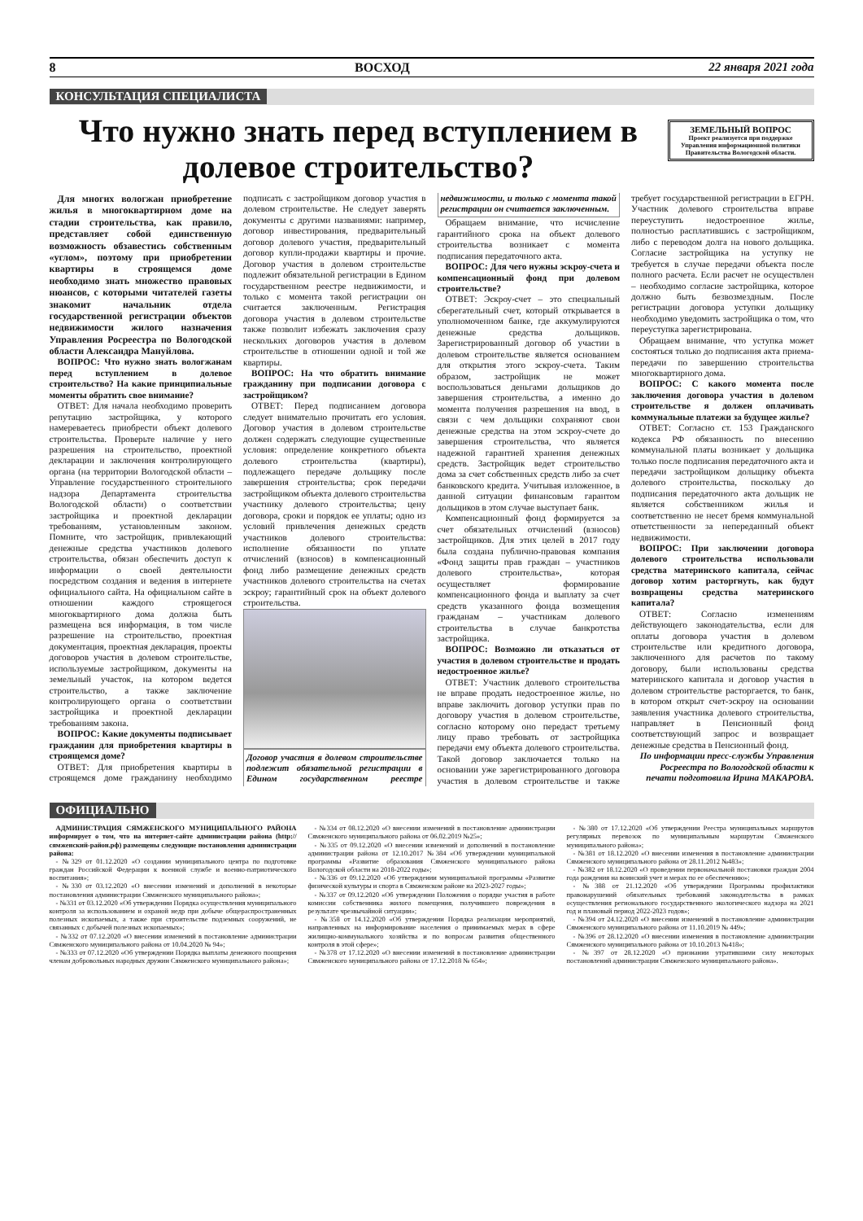8 ВОСХОД 22 января 2021 года
КОНСУЛЬТАЦИЯ СПЕЦИАЛИСТА
Что нужно знать перед вступлением в долевое строительство?
ЗЕМЕЛЬНЫЙ ВОПРОС
Проект реализуется при поддержке Управления информационной политики Правительства Вологодской области.
Для многих вологжан приобретение жилья в многоквартирном доме на стадии строительства, как правило, представляет собой единственную возможность обзавестись собственным «углом», поэтому при приобретении квартиры в строящемся доме необходимо знать множество правовых нюансов, с которыми читателей газеты знакомит начальник отдела государственной регистрации объектов недвижимости жилого назначения Управления Росреестра по Вологодской области Александра Мануйлова.
ВОПРОС: Что нужно знать вологжанам перед вступлением в долевое строительство? На какие принципиальные моменты обратить свое внимание?
ОТВЕТ: Для начала необходимо проверить репутацию застройщика, у которого намереваетесь приобрести объект долевого строительства. Проверьте наличие у него разрешения на строительство, проектной декларации и заключения контролирующего органа (на территории Вологодской области – Управление государственного строительного надзора Департамента строительства Вологодской области) о соответствии застройщика и проектной декларации требованиям, установленным законом. Помните, что застройщик, привлекающий денежные средства участников долевого строительства, обязан обеспечить доступ к информации о своей деятельности посредством создания и ведения в интернете официального сайта. На официальном сайте в отношении каждого строящегося многоквартирного дома должна быть размещена вся информация, в том числе разрешение на строительство, проектная документация, проектная декларация, проекты договоров участия в долевом строительстве, используемые застройщиком, документы на земельный участок, на котором ведется строительство, а также заключение контролирующего органа о соответствии застройщика и проектной декларации требованиям закона.
ВОПРОС: Какие документы подписывает гражданин для приобретения квартиры в строящемся доме?
ОТВЕТ: Для приобретения квартиры в строящемся доме гражданину необходимо подписать с застройщиком договор участия в долевом строительстве. Не следует заверять документы с другими названиями: например, договор инвестирования, предварительный договор долевого участия, предварительный договор купли-продажи квартиры и прочие. Договор участия в долевом строительстве подлежит обязательной регистрации в Едином государственном реестре недвижимости, и только с момента такой регистрации он считается заключенным. Регистрация договора участия в долевом строительстве также позволит избежать заключения сразу нескольких договоров участия в долевом строительстве в отношении одной и той же квартиры.
ВОПРОС: На что обратить внимание гражданину при подписании договора с застройщиком?
ОТВЕТ: Перед подписанием договора следует внимательно прочитать его условия. Договор участия в долевом строительстве должен содержать следующие существенные условия: определение конкретного объекта долевого строительства (квартиры), подлежащего передаче дольщику после завершения строительства; срок передачи застройщиком объекта долевого строительства участнику долевого строительства; цену договора, сроки и порядок ее уплаты; одно из условий привлечения денежных средств участников долевого строительства: исполнение обязанности по уплате отчислений (взносов) в компенсационный фонд либо размещение денежных средств участников долевого строительства на счетах эскроу; гарантийный срок на объект долевого строительства.
Договор участия в долевом строительстве подлежит обязательной регистрации в Едином государственном реестре недвижимости, и только с момента такой регистрации он считается заключенным.
Обращаем внимание, что исчисление гарантийного срока на объект долевого строительства возникает с момента подписания передаточного акта.
ВОПРОС: Для чего нужны эскроу-счета и компенсационный фонд при долевом строительстве?
ОТВЕТ: Эскроу-счет – это специальный сберегательный счет, который открывается в уполномоченном банке, где аккумулируются денежные средства дольщиков. Зарегистрированный договор об участии в долевом строительстве является основанием для открытия этого эскроу-счета. Таким образом, застройщик не может воспользоваться деньгами дольщиков до завершения строительства, а именно до момента получения разрешения на ввод, в связи с чем дольщики сохраняют свои денежные средства на этом эскроу-счете до завершения строительства, что является надежной гарантией хранения денежных средств. Застройщик ведет строительство дома за счет собственных средств либо за счет банковского кредита. Учитывая изложенное, в данной ситуации финансовым гарантом дольщиков в этом случае выступает банк.
Компенсационный фонд формируется за счет обязательных отчислений (взносов) застройщиков. Для этих целей в 2017 году была создана публично-правовая компания «Фонд защиты прав граждан – участников долевого строительства», которая осуществляет формирование компенсационного фонда и выплату за счет средств указанного фонда возмещения гражданам – участникам долевого строительства в случае банкротства застройщика.
ВОПРОС: Возможно ли отказаться от участия в долевом строительстве и продать недостроенное жилье?
ОТВЕТ: Участник долевого строительства не вправе продать недостроенное жилье, но вправе заключить договор уступки прав по договору участия в долевом строительстве, согласно которому оно передаст третьему лицу право требовать от застройщика передачи ему объекта долевого строительства. Такой договор заключается только на основании уже зарегистрированного договора участия в долевом строительстве и также требует государственной регистрации в ЕГРН. Участник долевого строительства вправе переуступить недостроенное жилье, полностью расплатившись с застройщиком, либо с переводом долга на нового дольщика. Согласие застройщика на уступку не требуется в случае передачи объекта после полного расчета. Если расчет не осуществлен – необходимо согласие застройщика, которое должно быть безвозмездным. После регистрации договора уступки дольщику необходимо уведомить застройщика о том, что переуступка зарегистрирована.
Обращаем внимание, что уступка может состояться только до подписания акта приема-передачи по завершению строительства многоквартирного дома.
ВОПРОС: С какого момента после заключения договора участия в долевом строительстве я должен оплачивать коммунальные платежи за будущее жилье?
ОТВЕТ: Согласно ст. 153 Гражданского кодекса РФ обязанность по внесению коммунальной платы возникает у дольщика только после подписания передаточного акта и передачи застройщиком дольщику объекта долевого строительства, поскольку до подписания передаточного акта дольщик не является собственником жилья и соответственно не несет бремя коммунальной ответственности за непереданный объект недвижимости.
ВОПРОС: При заключении договора долевого строительства использовали средства материнского капитала, сейчас договор хотим расторгнуть, как будут возвращены средства материнского капитала?
ОТВЕТ: Согласно изменениям действующего законодательства, если для оплаты договора участия в долевом строительстве или кредитного договора, заключенного для расчетов по такому договору, были использованы средства материнского капитала и договор участия в долевом строительстве расторгается, то банк, в котором открыт счет-эскроу на основании заявления участника долевого строительства, направляет в Пенсионный фонд соответствующий запрос и возвращает денежные средства в Пенсионный фонд.
По информации пресс-службы Управления Росреестра по Вологодской области к печати подготовила Ирина МАКАРОВА.
ОФИЦИАЛЬНО
АДМИНИСТРАЦИЯ СЯМЖЕНСКОГО МУНИЦИПАЛЬНОГО РАЙОНА информирует о том, что на интернет-сайте администрации района (http://сямженский-район.рф) размещены следующие постановления администрации района:
- №329 от 01.12.2020 «О создании муниципального центра по подготовке граждан Российской Федерации к военной службе и военно-патриотического воспитания»;
- №330 от 03.12.2020 «О внесении изменений и дополнений в некоторые постановления администрации Сямженского муниципального района»;
- №331 от 03.12.2020 «Об утверждении Порядка осуществления муниципального контроля за использованием и охраной недр при добыче общераспространенных полезных ископаемых, а также при строительстве подземных сооружений, не связанных с добычей полезных ископаемых»;
- №332 от 07.12.2020 «О внесении изменений в постановление администрации Сямженского муниципального района от 10.04.2020 № 94»;
- №333 от 07.12.2020 «Об утверждении Порядка выплаты денежного поощрения членам добровольных народных дружин Сямженского муниципального района»;
- №334 от 08.12.2020 «О внесении изменений в постановление администрации Сямженского муниципального района от 06.02.2019 №25»;
- №335 от 09.12.2020 «О внесении изменений и дополнений в постановление администрации района от 12.10.2017 №384 «Об утверждении муниципальной программы «Развитие образования Сямженского муниципального района Вологодской области на 2018-2022 годы»;
- №336 от 09.12.2020 «Об утверждении муниципальной программы «Развитие физической культуры и спорта в Сямженском районе на 2023-2027 годы»;
- №337 от 09.12.2020 «Об утверждении Положения о порядке участия в работе комиссии собственника жилого помещения, получившего повреждения в результате чрезвычайной ситуации»;
- №358 от 14.12.2020 «Об утверждении Порядка реализации мероприятий, направленных на информирование населения о принимаемых мерах в сфере жилищно-коммунального хозяйства и по вопросам развития общественного контроля в этой сфере»;
- №378 от 17.12.2020 «О внесении изменений в постановление администрации Сямженского муниципального района от 17.12.2018 № 654»;
- №380 от 17.12.2020 «Об утверждении Реестра муниципальных маршрутов регулярных перевозок по муниципальным маршрутам Сямженского муниципального района»;
- №381 от 18.12.2020 «О внесении изменения в постановление администрации Сямженского муниципального района от 28.11.2012 №483»;
- №382 от 18.12.2020 «О проведении первоначальной постановки граждан 2004 года рождения на воинский учет и мерах по ее обеспечению»;
- №388 от 21.12.2020 «Об утверждении Программы профилактики правонарушений обязательных требований законодательства в рамках осуществления регионального государственного экологического надзора на 2021 год и плановый период 2022-2023 годов»;
- №394 от 24.12.2020 «О внесении изменений в постановление администрации Сямженского муниципального района от 11.10.2019 № 449»;
- №396 от 28.12.2020 «О внесении изменения в постановление администрации Сямженского муниципального района от 10.10.2013 №418»;
- №397 от 28.12.2020 «О признании утратившими силу некоторых постановлений администрации Сямженского муниципального района».